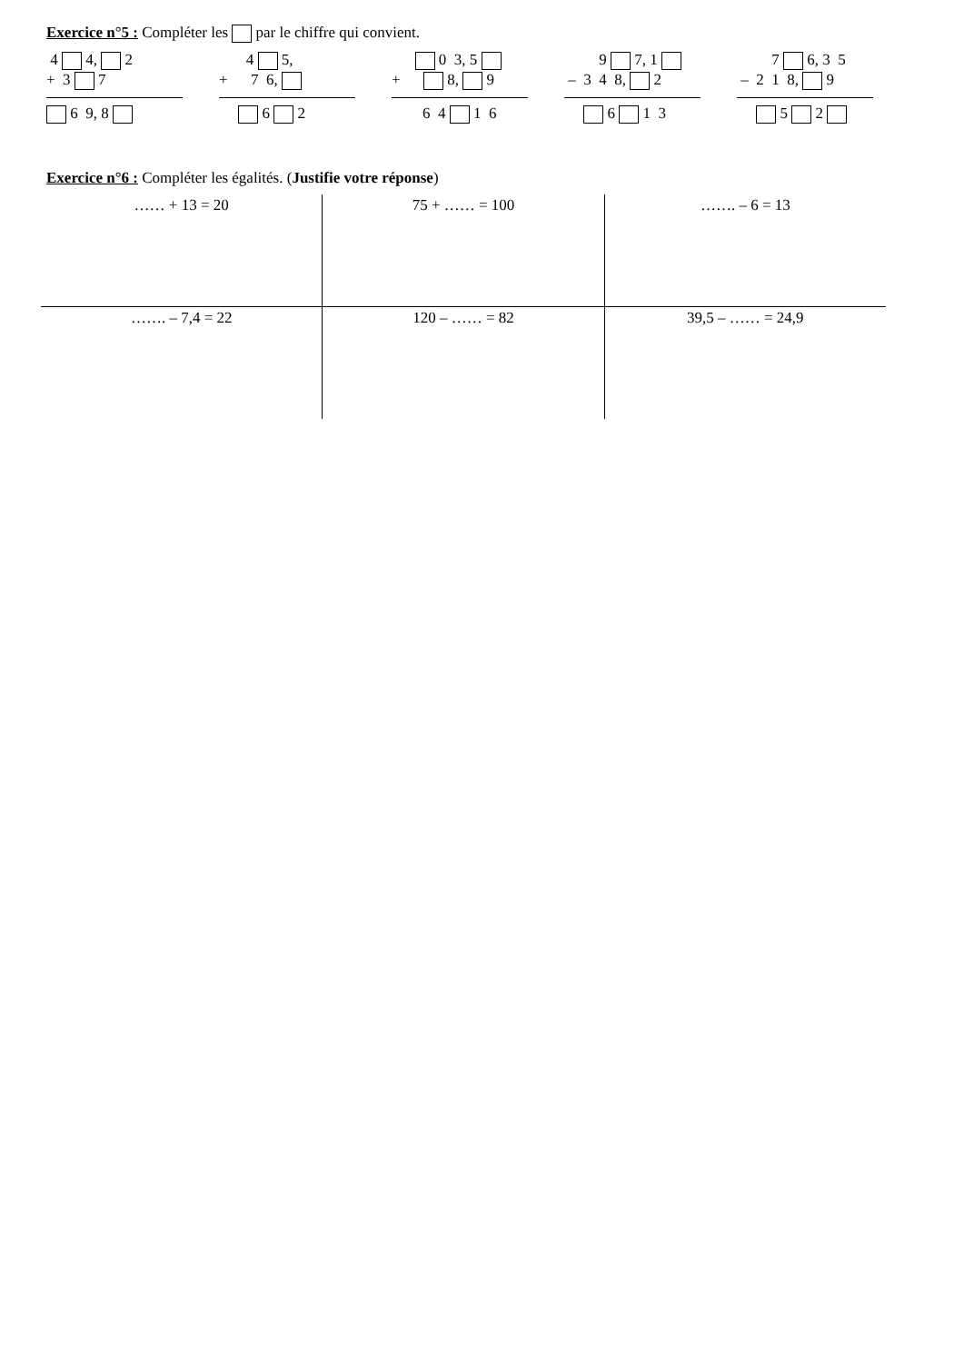Exercice n°5 : Compléter les par le chiffre qui convient.
4 4, 2
+ 3 7
6 9, 8
4 5,
+ 7 6,
6 2
0 3, 5
+ 8, 9
6 4 1 6
9 7, 1
– 3 4 8, 2
6 1 3
7 6, 3 5
– 2 1 8, 9
5 2
Exercice n°6 : Compléter les égalités. (Justifie votre réponse)
| …… + 13 = 20 | 75 + …… = 100 | ……. – 6 = 13 |
| ……. – 7,4 = 22 | 120 – …… = 82 | 39,5 – …… = 24,9 |